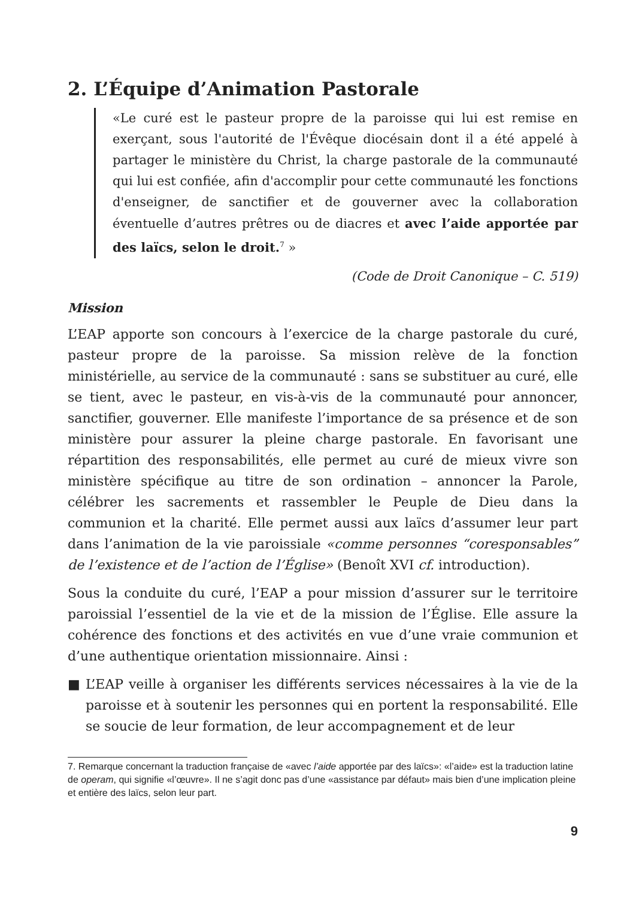2. L’Équipe d’Animation Pastorale
«Le curé est le pasteur propre de la paroisse qui lui est remise en exerçant, sous l'autorité de l'Évêque diocésain dont il a été appelé à partager le ministère du Christ, la charge pastorale de la communauté qui lui est confiée, afin d'accomplir pour cette communauté les fonctions d'enseigner, de sanctifier et de gouverner avec la collaboration éventuelle d’autres prêtres ou de diacres et avec l’aide apportée par des laïcs, selon le droit.<sup>7</sup> »
(Code de Droit Canonique – C. 519)
Mission
L’EAP apporte son concours à l’exercice de la charge pastorale du curé, pasteur propre de la paroisse. Sa mission relève de la fonction ministérielle, au service de la communauté : sans se substituer au curé, elle se tient, avec le pasteur, en vis-à-vis de la communauté pour annoncer, sanctifier, gouverner. Elle manifeste l’importance de sa présence et de son ministère pour assurer la pleine charge pastorale. En favorisant une répartition des responsabilités, elle permet au curé de mieux vivre son ministère spécifique au titre de son ordination – annoncer la Parole, célébrer les sacrements et rassembler le Peuple de Dieu dans la communion et la charité. Elle permet aussi aux laïcs d’assumer leur part dans l’animation de la vie paroissiale «comme personnes “coresponsables” de l’existence et de l’action de l’Église» (Benoît XVI cf. introduction).
Sous la conduite du curé, l’EAP a pour mission d’assurer sur le territoire paroissial l’essentiel de la vie et de la mission de l’Église. Elle assure la cohérence des fonctions et des activités en vue d’une vraie communion et d’une authentique orientation missionnaire. Ainsi :
■ L’EAP veille à organiser les différents services nécessaires à la vie de la paroisse et à soutenir les personnes qui en portent la responsabilité. Elle se soucie de leur formation, de leur accompagnement et de leur
7. Remarque concernant la traduction française de «avec l’aide apportée par des laïcs»: «l’aide» est la traduction latine de operam, qui signifie «l’œuvre». Il ne s’agit donc pas d’une «assistance par défaut» mais bien d’une implication pleine et entière des laïcs, selon leur part.
9